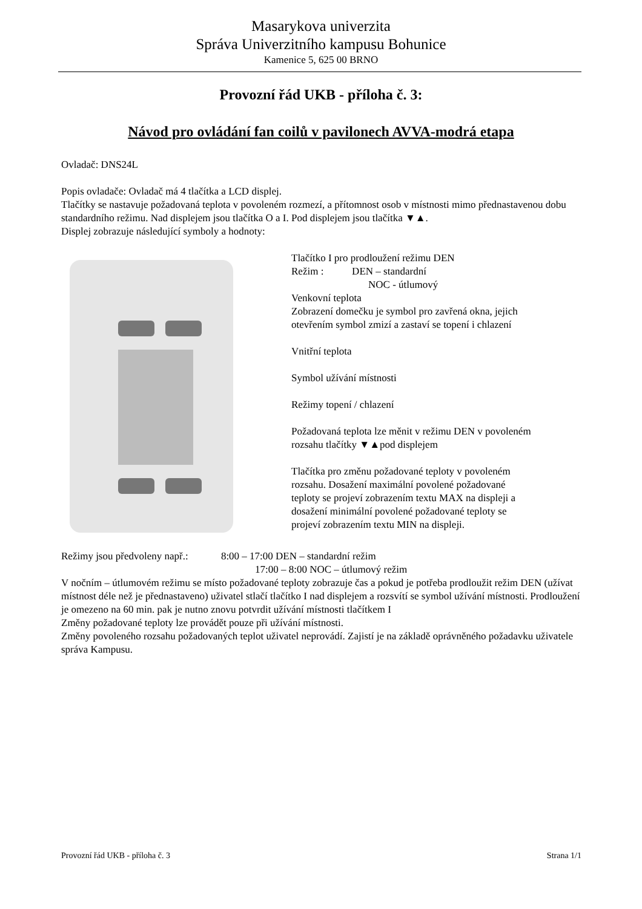Masarykova univerzita
Správa Univerzitního kampusu Bohunice
Kamenice 5, 625 00 BRNO
Provozní řád UKB - příloha č. 3:
Návod pro ovládání fan coilů v pavilonech AVVA-modrá etapa
Ovladač: DNS24L
Popis ovladače: Ovladač má 4 tlačítka a LCD displej.
Tlačítky se nastavuje požadovaná teplota v povoleném rozmezí, a přítomnost osob v místnosti mimo přednastavenou dobu standardního režimu. Nad displejem jsou tlačítka O a I. Pod displejem jsou tlačítka ▼▲.
Displej zobrazuje následující symboly a hodnoty:
Tlačítko I pro prodloužení režimu DEN
Režim : DEN – standardní
NOC - útlumový
Venkovní teplota
Zobrazení domečku je symbol pro zavřená okna, jejich otevřením symbol zmizí a zastaví se topení i chlazení
Vnitřní teplota
Symbol užívání místnosti
Režimy topení / chlazení
Požadovaná teplota lze měnit v režimu DEN v povoleném rozsahu tlačítky ▼▲pod displejem
Tlačítka pro změnu požadované teploty v povoleném rozsahu. Dosažení maximální povolené požadované teploty se projeví zobrazením textu MAX na displeji a dosažení minimální povolené požadované teploty se projeví zobrazením textu MIN na displeji.
Režimy jsou předvoleny např.: 8:00 – 17:00 DEN – standardní režim
17:00 – 8:00 NOC – útlumový režim
V nočním – útlumovém režimu se místo požadované teploty zobrazuje čas a pokud je potřeba prodloužit režim DEN (užívat místnost déle než je přednastaveno) uživatel stlačí tlačítko I nad displejem a rozsvítí se symbol užívání místnosti. Prodloužení je omezeno na 60 min. pak je nutno znovu potvrdit užívání místnosti tlačítkem I
Změny požadované teploty lze provádět pouze při užívání místnosti.
Změny povoleného rozsahu požadovaných teplot uživatel neprovádí. Zajistí je na základě oprávněného požadavku uživatele správa Kampusu.
Provozní řád UKB - příloha č. 3 Strana 1/1